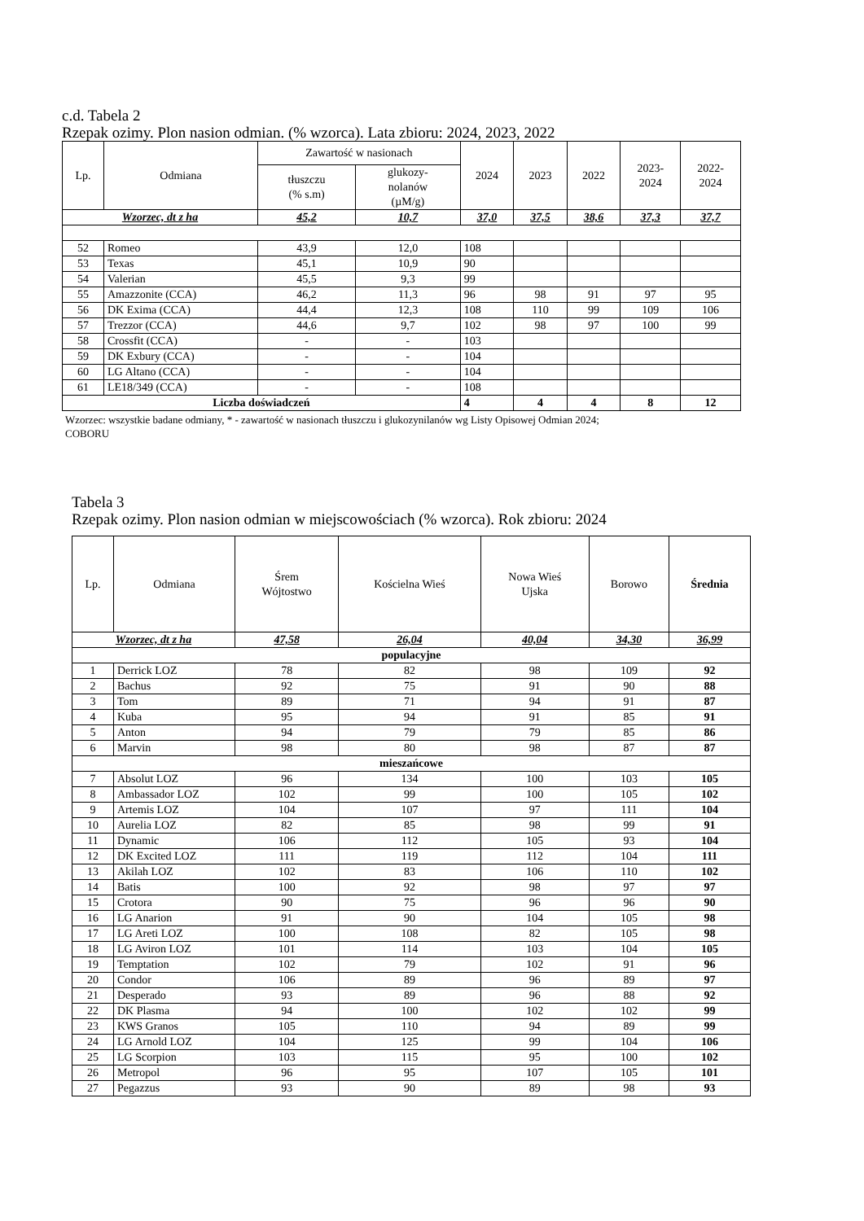c.d. Tabela 2
Rzepak ozimy. Plon nasion odmian. (% wzorca). Lata zbioru: 2024, 2023, 2022
| Lp. | Odmiana | Zawartość w nasionach | | 2024 | 2023 | 2022 | 2023- 2024 | 2022- 2024 |
| --- | --- | --- | --- | --- | --- | --- | --- | --- |
| | | tłuszczu (% s.m) | glukozy- nolanów (µM/g) | | | | | |
| Wzorzec, dt z ha | | 45,2 | 10,7 | 37,0 | 37,5 | 38,6 | 37,3 | 37,7 |
| 52 | Romeo | 43,9 | 12,0 | 108 | | | | |
| 53 | Texas | 45,1 | 10,9 | 90 | | | | |
| 54 | Valerian | 45,5 | 9,3 | 99 | | | | |
| 55 | Amazzonite (CCA) | 46,2 | 11,3 | 96 | 98 | 91 | 97 | 95 |
| 56 | DK Exima (CCA) | 44,4 | 12,3 | 108 | 110 | 99 | 109 | 106 |
| 57 | Trezzor (CCA) | 44,6 | 9,7 | 102 | 98 | 97 | 100 | 99 |
| 58 | Crossfit (CCA) | - | - | 103 | | | | |
| 59 | DK Exbury (CCA) | - | - | 104 | | | | |
| 60 | LG Altano (CCA) | - | - | 104 | | | | |
| 61 | LE18/349 (CCA) | - | - | 108 | | | | |
| Liczba doświadczeń | | | | 4 | 4 | 4 | 8 | 12 |
Wzorzec: wszystkie badane odmiany, * - zawartość w nasionach tłuszczu i glukozynilanów wg Listy Opisowej Odmian 2024;
COBORU
Tabela 3
Rzepak ozimy. Plon nasion odmian w miejscowościach (% wzorca). Rok zbioru: 2024
| Lp. | Odmiana | Śrem Wójtostwo | Kościelna Wieś | Nowa Wieś Ujska | Borowo | Średnia |
| --- | --- | --- | --- | --- | --- | --- |
| Wzorzec, dt z ha | | 47,58 | 26,04 | 40,04 | 34,30 | 36,99 |
| populacyjne | | | | | | |
| 1 | Derrick LOZ | 78 | 82 | 98 | 109 | 92 |
| 2 | Bachus | 92 | 75 | 91 | 90 | 88 |
| 3 | Tom | 89 | 71 | 94 | 91 | 87 |
| 4 | Kuba | 95 | 94 | 91 | 85 | 91 |
| 5 | Anton | 94 | 79 | 79 | 85 | 86 |
| 6 | Marvin | 98 | 80 | 98 | 87 | 87 |
| mieszańcowe | | | | | | |
| 7 | Absolut LOZ | 96 | 134 | 100 | 103 | 105 |
| 8 | Ambassador LOZ | 102 | 99 | 100 | 105 | 102 |
| 9 | Artemis LOZ | 104 | 107 | 97 | 111 | 104 |
| 10 | Aurelia LOZ | 82 | 85 | 98 | 99 | 91 |
| 11 | Dynamic | 106 | 112 | 105 | 93 | 104 |
| 12 | DK Excited LOZ | 111 | 119 | 112 | 104 | 111 |
| 13 | Akilah LOZ | 102 | 83 | 106 | 110 | 102 |
| 14 | Batis | 100 | 92 | 98 | 97 | 97 |
| 15 | Crotora | 90 | 75 | 96 | 96 | 90 |
| 16 | LG Anarion | 91 | 90 | 104 | 105 | 98 |
| 17 | LG Areti LOZ | 100 | 108 | 82 | 105 | 98 |
| 18 | LG Aviron LOZ | 101 | 114 | 103 | 104 | 105 |
| 19 | Temptation | 102 | 79 | 102 | 91 | 96 |
| 20 | Condor | 106 | 89 | 96 | 89 | 97 |
| 21 | Desperado | 93 | 89 | 96 | 88 | 92 |
| 22 | DK Plasma | 94 | 100 | 102 | 102 | 99 |
| 23 | KWS Granos | 105 | 110 | 94 | 89 | 99 |
| 24 | LG Arnold LOZ | 104 | 125 | 99 | 104 | 106 |
| 25 | LG Scorpion | 103 | 115 | 95 | 100 | 102 |
| 26 | Metropol | 96 | 95 | 107 | 105 | 101 |
| 27 | Pegazzus | 93 | 90 | 89 | 98 | 93 |